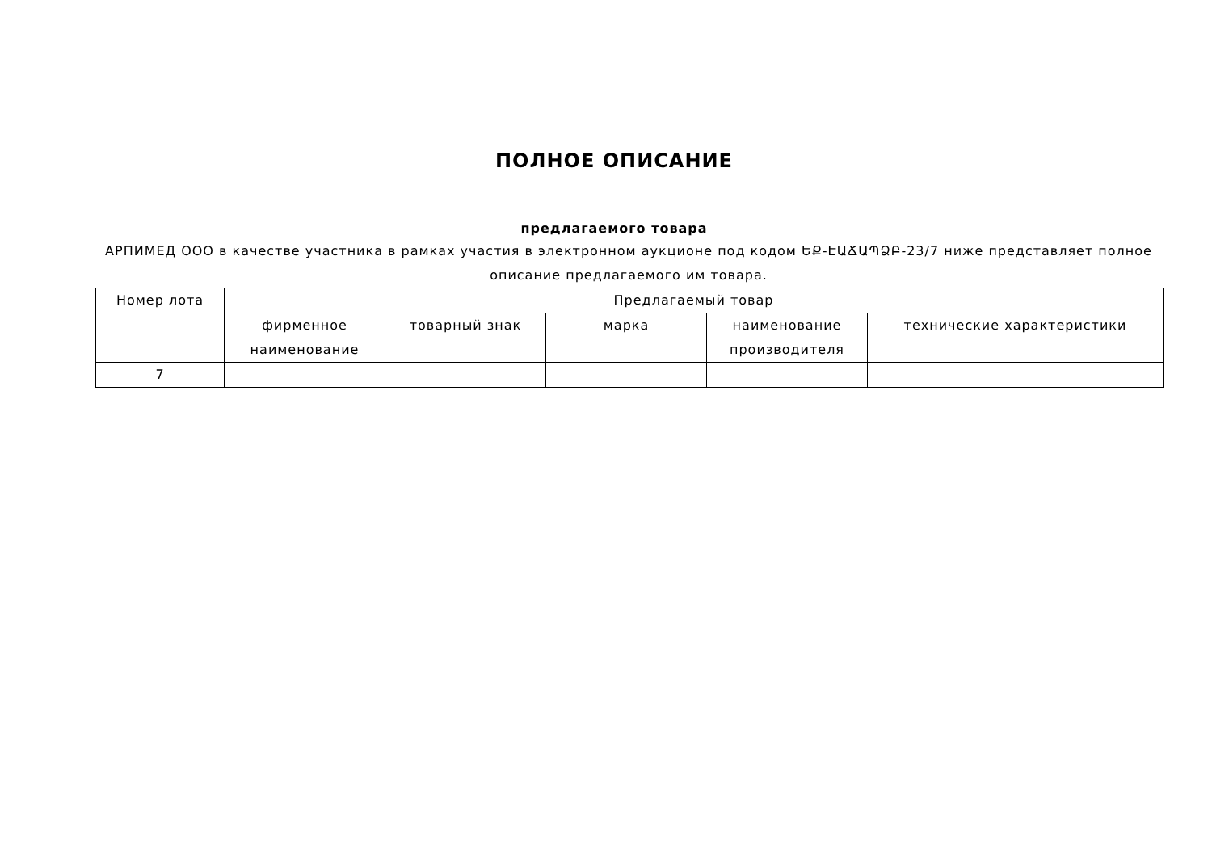ПОЛНОЕ ОПИСАНИЕ
предлагаемого товара
АРПИМЕД ООО в качестве участника в рамках участия в электронном аукционе под кодом ԵՔ-ԷԱՃԱՊՁԲ-23/7 ниже представляет полное описание предлагаемого им товара.
| Номер лота | Предлагаемый товар | | | | |
| --- | --- | --- | --- | --- | --- |
| | фирменное наименование | товарный знак | марка | наименование производителя | технические характеристики |
| 7 | | | | | |